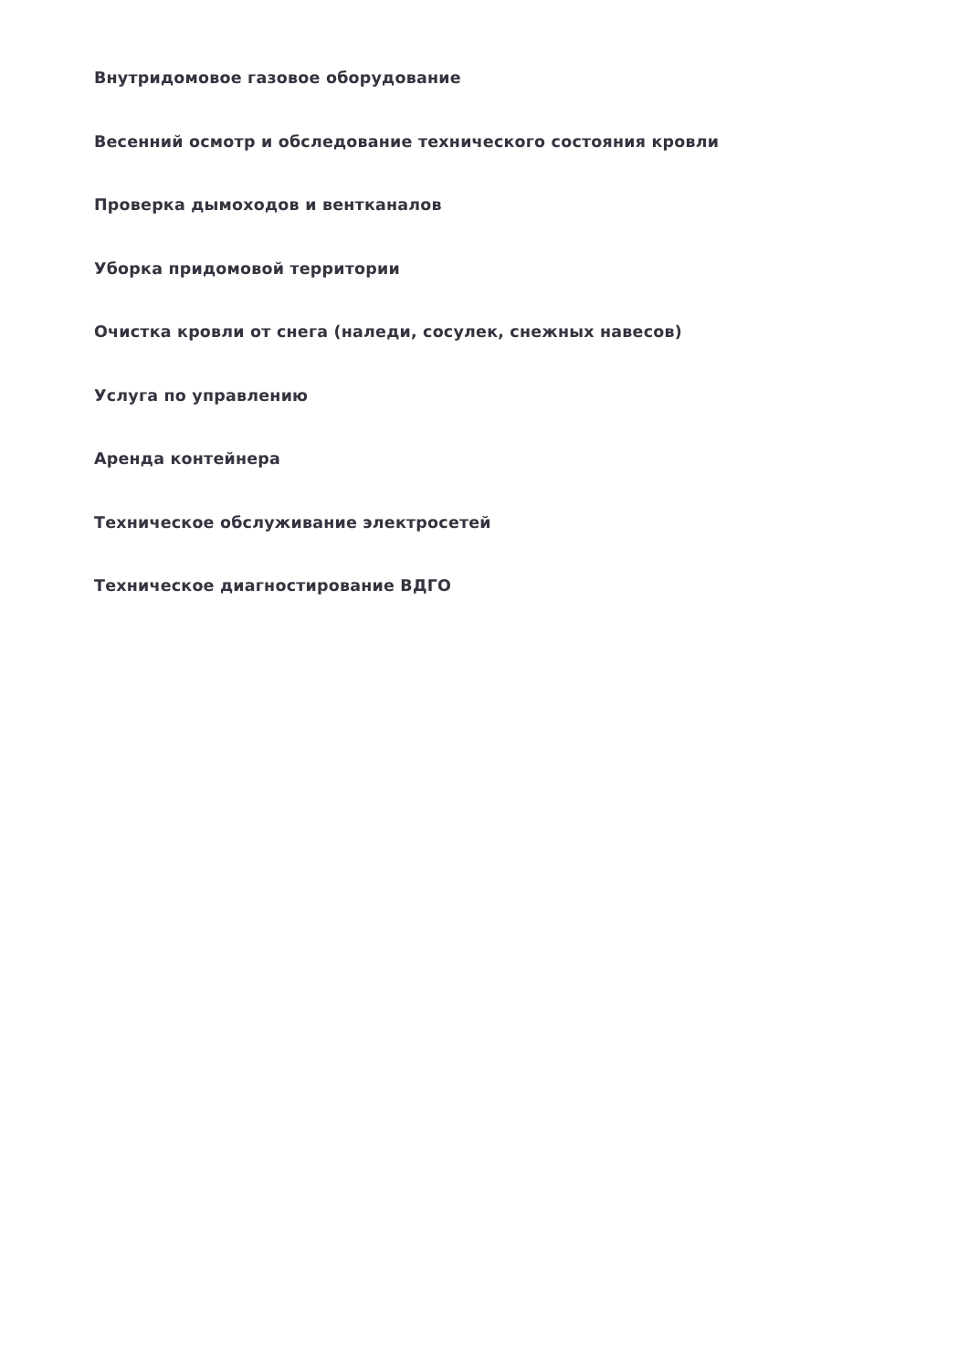Внутридомовое газовое оборудование
Весенний осмотр и обследование технического состояния кровли
Проверка дымоходов и вентканалов
Уборка придомовой территории
Очистка кровли от снега (наледи, сосулек, снежных навесов)
Услуга по управлению
Аренда контейнера
Техническое обслуживание электросетей
Техническое диагностирование ВДГО